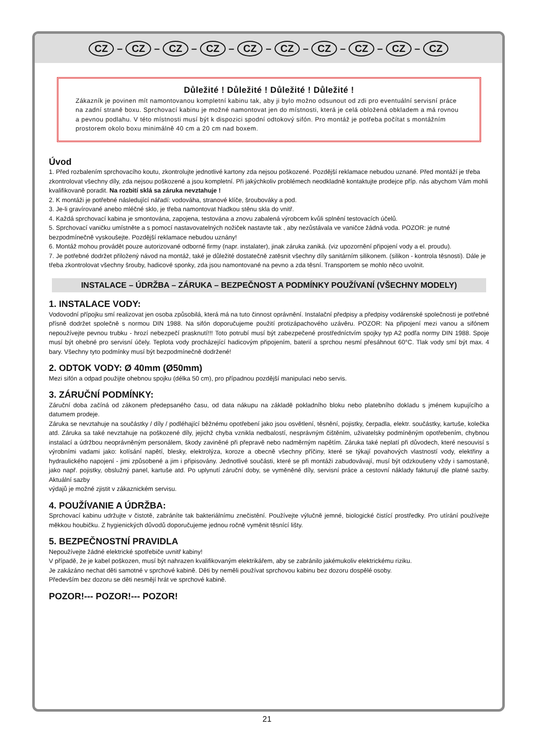CZ – CZ – CZ – CZ – CZ – CZ – CZ – CZ – CZ – CZ
Důležité ! Důležité ! Důležité ! Důležité !
Zákazník je povinen mít namontovanou kompletní kabinu tak, aby ji bylo možno odsunout od zdi pro eventuální servisní práce na zadní straně boxu. Sprchovací kabinu je možné namontovat jen do místnosti, která je celá obložená obkladem a má rovnou a pevnou podlahu. V této místnosti musí být k dispozici spodní odtokový sifón. Pro montáž je potřeba počítat s montážním prostorem okolo boxu minimálně 40 cm a 20 cm nad boxem.
Úvod
1. Před rozbalením sprchovacího koutu, zkontrolujte jednotlivé kartony zda nejsou poškozené. Pozdější reklamace nebudou uznané. Před montáží je třeba zkontrolovat všechny díly, zda nejsou poškozené a jsou kompletní. Při jakýchkoliv problémech neodkladně kontaktujte prodejce příp. nás abychom Vám mohli kvalifikovaně poradit. Na rozbití sklá sa záruka nevztahuje !
2. K montáži je potřebné následující nářadí: vodováha, stranové klíče, šroubováky a pod.
3. Je-li gravírované anebo mléčné sklo, je třeba namontovat hladkou stěnu skla do vnitř.
4. Každá sprchovací kabina je smontována, zapojena, testována a znovu zabalená výrobcem kvůli splnění testovacích účelů.
5. Sprchovací vaničku umístněte a s pomocí nastavovatelných nožiček nastavte tak , aby nezůstávala ve vaničce žádná voda. POZOR: je nutné bezpodmínečně vyskoušejte. Pozdější reklamace nebudou uznány!
6. Montáž mohou provádět pouze autorizované odborné firmy (napr. instalater), jinak záruka zaniká. (viz upozornění připojení vody a el. proudu).
7. Je potřebné dodržet přiložený návod na montáž, také je důležité dostatečně zatěsnit všechny díly sanitárním silikonem. (silikon - kontrola těsnosti). Dále je třeba zkontrolovat všechny šrouby, hadicové sponky, zda jsou namontované na pevno a zda těsní. Transportem se mohlo něco uvolnit.
INSTALACE – ÚDRŽBA – ZÁRUKA – BEZPEČNOST A PODMÍNKY POUŽÍVANÍ (VŠECHNY MODELY)
1. INSTALACE VODY:
Vodovodní přípojku smí realizovat jen osoba způsobilá, která má na tuto činnost oprávnění. Instalační předpisy a předpisy vodárenské společnosti je potřebné přísně dodržet společně s normou DIN 1988. Na sifón doporučujeme použití protizápachového uzávěru. POZOR: Na připojení mezi vanou a sifónem nepoužívejte pevnou trubku - hrozí nebezpečí prasknutí!!! Toto potrubí musí být zabezpečené prostředníctvím spojky typ A2 podľa normy DIN 1988. Spoje musí být ohebné pro servisní účely. Teplota vody procházející hadicovým připojením, baterií a sprchou nesmí přesáhnout 60°C. Tlak vody smí být max. 4 bary. Všechny tyto podmínky musí být bezpodmínečně dodržené!
2. ODTOK VODY: Ø 40mm (Ø50mm)
Mezi sifón a odpad použijte ohebnou spojku (délka 50 cm), pro případnou pozdější manipulaci nebo servis.
3. ZÁRUČNÍ PODMÍNKY:
Záruční doba začíná od zákonem předepsaného času, od data nákupu na základě pokladního bloku nebo platebního dokladu s jménem kupujícího a datumem prodeje.
Záruka se nevztahuje na součástky / díly / podléhající běžnému opotřebení jako jsou osvětlení, těsnění, pojistky, čerpadla, elektr. součástky, kartuše, kolečka atd. Záruka sa také nevztahuje na poškozené díly, jejichž chyba vznikla nedbalostí, nesprávným čištěním, uživatelsky podmíněným opotřebením, chybnou instalací a údržbou neoprávněným personálem, škody zaviněné při přepravě nebo nadměrným napětím. Záruka také neplatí při důvodech, které nesouvisí s výrobními vadami jako: kolísání napětí, blesky, elektrolýza, koroze a obecně všechny příčiny, které se týkají povahových vlastností vody, elektřiny a hydraulického napojení - jimi způsobené a jim i připisovány. Jednotlivé součásti, které se při montáži zabudovávají, musí být odzkoušeny vždy i samostaně, jako např. pojistky, obslužný panel, kartuše atd. Po uplynutí záruční doby, se vyměněné díly, servisní práce a cestovní náklady fakturují dle platné sazby. Aktuální sazby
výdajů je možné zjistit v zákaznickém servisu.
4. POUŽÍVANIE A ÚDRŽBA:
Sprchovací kabinu udržujte v čistotě, zabráníte tak bakteriálnímu znečistění. Používejte výlučně jemné, biologické čistící prostředky. Pro utírání používejte měkkou houbičku. Z hygienických důvodů doporučujeme jednou ročně vyměnit těsnící lišty.
5. BEZPEČNOSTNÍ PRAVIDLA
Nepoužívejte žádné elektrické spotřebiče uvnitř kabiny!
V případě, že je kabel poškozen, musí být nahrazen kvalifikovaným elektrikářem, aby se zabránilo jakémukoliv elektrickému riziku.
Je zakázáno nechat děti samotné v sprchové kabině. Děti by neměli používat sprchovou kabinu bez dozoru dospělé osoby.
Především bez dozoru se děti nesmějí hrát ve sprchové kabině.
POZOR!--- POZOR!--- POZOR!
21